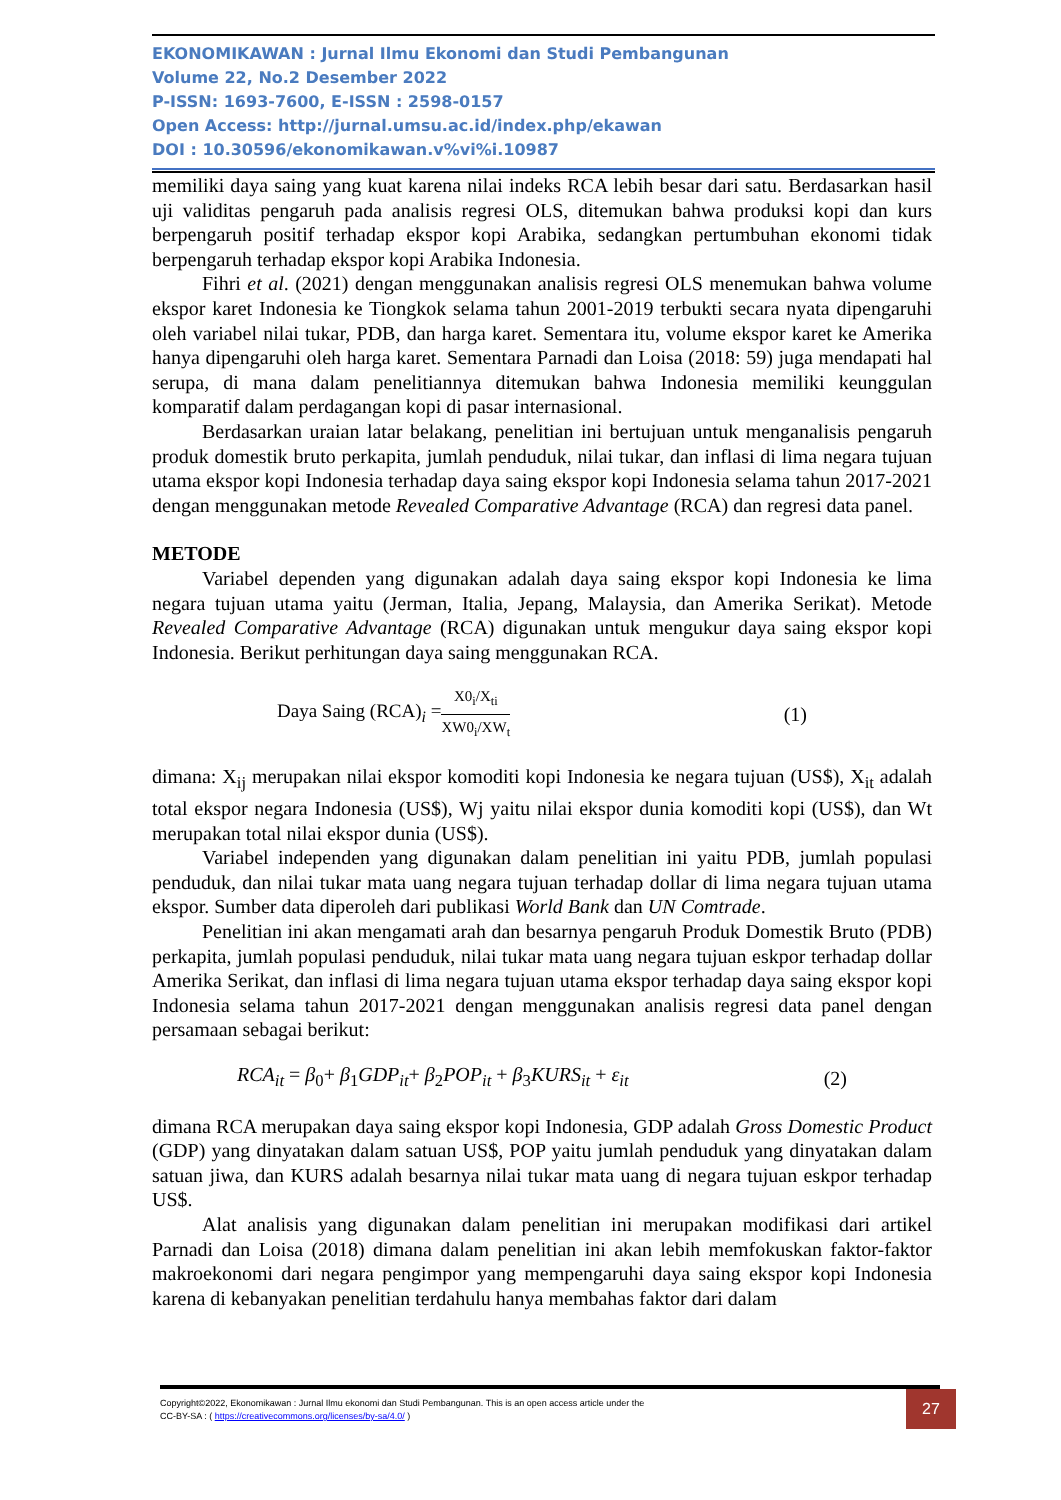EKONOMIKAWAN : Jurnal Ilmu Ekonomi dan Studi Pembangunan
Volume 22, No.2 Desember 2022
P-ISSN: 1693-7600, E-ISSN : 2598-0157
Open Access: http://jurnal.umsu.ac.id/index.php/ekawan
DOI : 10.30596/ekonomikawan.v%vi%i.10987
memiliki daya saing yang kuat karena nilai indeks RCA lebih besar dari satu. Berdasarkan hasil uji validitas pengaruh pada analisis regresi OLS, ditemukan bahwa produksi kopi dan kurs berpengaruh positif terhadap ekspor kopi Arabika, sedangkan pertumbuhan ekonomi tidak berpengaruh terhadap ekspor kopi Arabika Indonesia.
Fihri et al. (2021) dengan menggunakan analisis regresi OLS menemukan bahwa volume ekspor karet Indonesia ke Tiongkok selama tahun 2001-2019 terbukti secara nyata dipengaruhi oleh variabel nilai tukar, PDB, dan harga karet. Sementara itu, volume ekspor karet ke Amerika hanya dipengaruhi oleh harga karet. Sementara Parnadi dan Loisa (2018: 59) juga mendapati hal serupa, di mana dalam penelitiannya ditemukan bahwa Indonesia memiliki keunggulan komparatif dalam perdagangan kopi di pasar internasional.
Berdasarkan uraian latar belakang, penelitian ini bertujuan untuk menganalisis pengaruh produk domestik bruto perkapita, jumlah penduduk, nilai tukar, dan inflasi di lima negara tujuan utama ekspor kopi Indonesia terhadap daya saing ekspor kopi Indonesia selama tahun 2017-2021 dengan menggunakan metode Revealed Comparative Advantage (RCA) dan regresi data panel.
METODE
Variabel dependen yang digunakan adalah daya saing ekspor kopi Indonesia ke lima negara tujuan utama yaitu (Jerman, Italia, Jepang, Malaysia, dan Amerika Serikat). Metode Revealed Comparative Advantage (RCA) digunakan untuk mengukur daya saing ekspor kopi Indonesia. Berikut perhitungan daya saing menggunakan RCA.
Daya Saing (RCA)<sub>i</sub> = X0<sub>i</sub>/X<sub>ti</sub> XW0<sub>i</sub>/XW<sub>t</sub> (1)
dimana: X<sub>ij</sub> merupakan nilai ekspor komoditi kopi Indonesia ke negara tujuan (US$), X<sub>it</sub> adalah total ekspor negara Indonesia (US$), Wj yaitu nilai ekspor dunia komoditi kopi (US$), dan Wt merupakan total nilai ekspor dunia (US$).
Variabel independen yang digunakan dalam penelitian ini yaitu PDB, jumlah populasi penduduk, dan nilai tukar mata uang negara tujuan terhadap dollar di lima negara tujuan utama ekspor. Sumber data diperoleh dari publikasi World Bank dan UN Comtrade.
Penelitian ini akan mengamati arah dan besarnya pengaruh Produk Domestik Bruto (PDB) perkapita, jumlah populasi penduduk, nilai tukar mata uang negara tujuan eskpor terhadap dollar Amerika Serikat, dan inflasi di lima negara tujuan utama ekspor terhadap daya saing ekspor kopi Indonesia selama tahun 2017-2021 dengan menggunakan analisis regresi data panel dengan persamaan sebagai berikut:
RCA<sub>it</sub> = β<sub>0</sub>+ β<sub>1</sub>GDP<sub>it</sub>+ β<sub>2</sub>POP<sub>it</sub> + β<sub>3</sub>KURS<sub>it</sub> + ε<sub>it</sub> (2)
dimana RCA merupakan daya saing ekspor kopi Indonesia, GDP adalah Gross Domestic Product (GDP) yang dinyatakan dalam satuan US$, POP yaitu jumlah penduduk yang dinyatakan dalam satuan jiwa, dan KURS adalah besarnya nilai tukar mata uang di negara tujuan eskpor terhadap US$.
Alat analisis yang digunakan dalam penelitian ini merupakan modifikasi dari artikel Parnadi dan Loisa (2018) dimana dalam penelitian ini akan lebih memfokuskan faktor-faktor makroekonomi dari negara pengimpor yang mempengaruhi daya saing ekspor kopi Indonesia karena di kebanyakan penelitian terdahulu hanya membahas faktor dari dalam
Copyright©2022, Ekonomikawan : Jurnal Ilmu ekonomi dan Studi Pembangunan. This is an open access article under the
CC-BY-SA : ( https://creativecommons.org/licenses/by-sa/4.0/ )
27